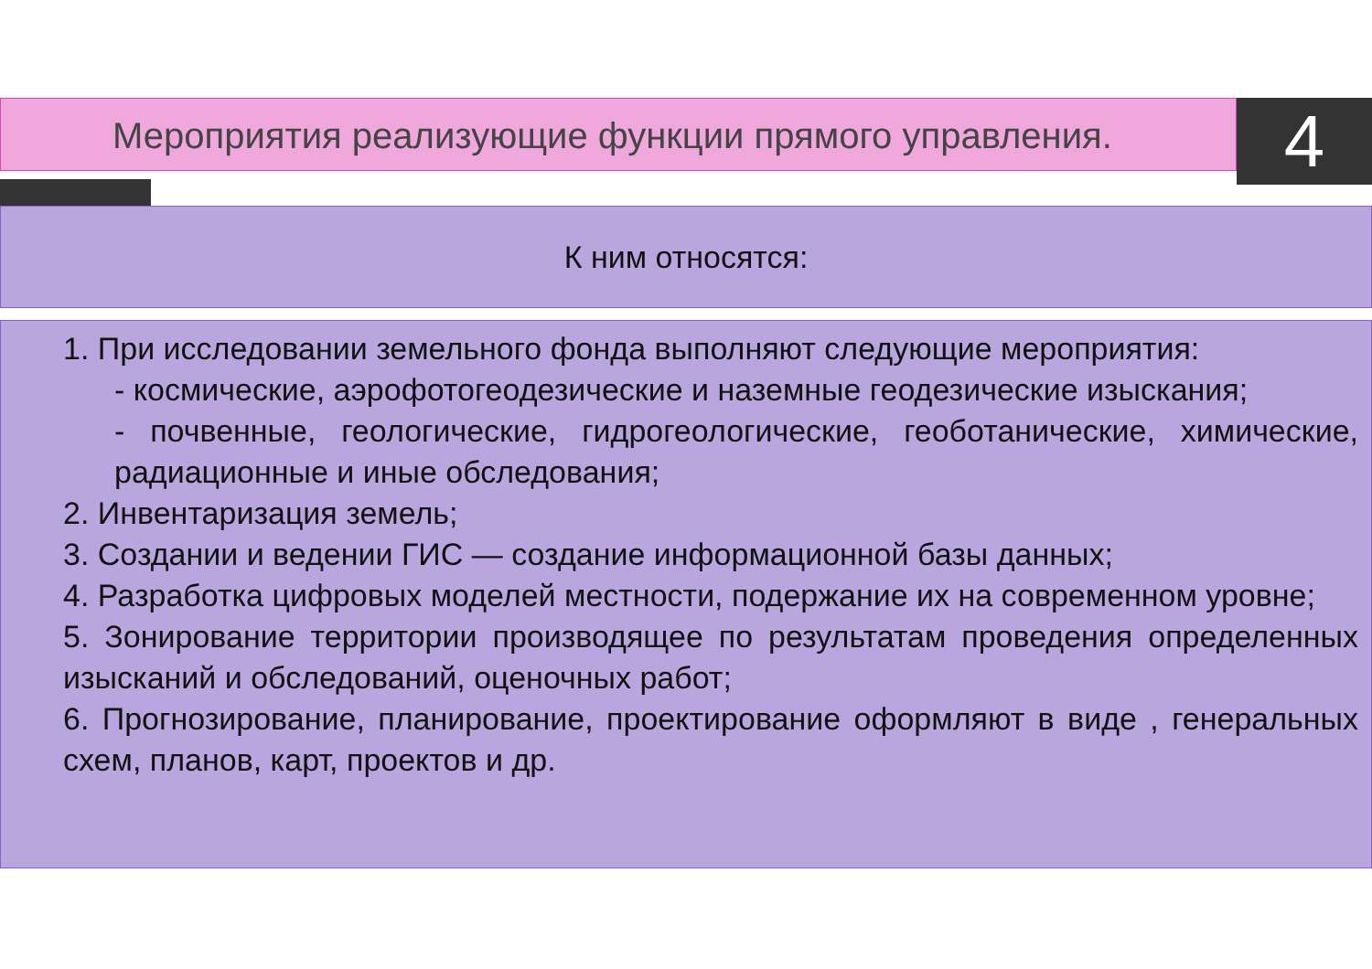Мероприятия реализующие функции прямого управления. 4
К ним относятся:
1. При исследовании земельного фонда выполняют следующие мероприятия:
- космические, аэрофотогеодезические и наземные геодезические изыскания;
- почвенные, геологические, гидрогеологические, геоботанические, химические, радиационные и иные обследования;
2. Инвентаризация земель;
3. Создании и ведении ГИС — создание информационной базы данных;
4. Разработка цифровых моделей местности, подержание их на современном уровне;
5. Зонирование территории производящее по результатам проведения определенных изысканий и обследований, оценочных работ;
6. Прогнозирование, планирование, проектирование оформляют в виде , генеральных схем, планов, карт, проектов и др.